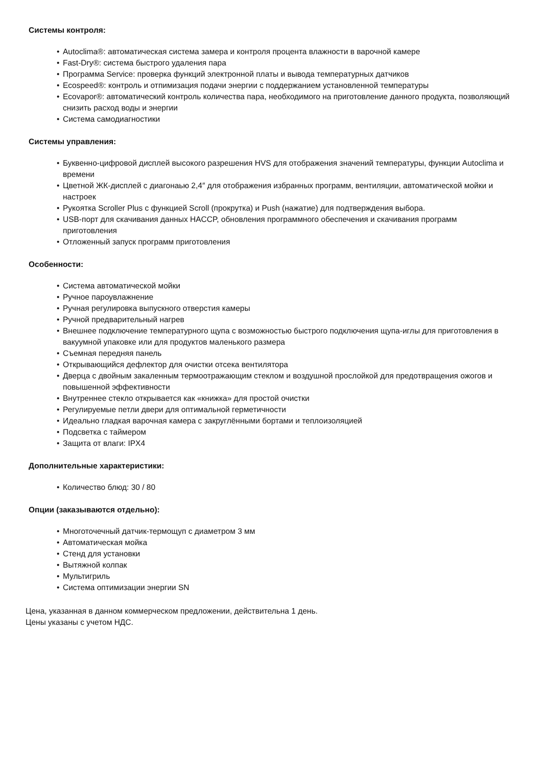Системы контроля:
• Autoclima®: автоматическая система замера и контроля процента влажности в варочной камере
• Fast-Dry®: система быстрого удаления пара
• Программа Service: проверка функций электронной платы и вывода температурных датчиков
• Ecospeed®: контроль и отпимизация подачи энергии с поддержанием установленной температуры
• Ecovapor®: автоматический контроль количества пара, необходимого на приготовление данного продукта, позволяющий снизить расход воды и энергии
• Система самодиагностики
Системы управления:
• Буквенно-цифровой дисплей высокого разрешения HVS для отображения значений температуры, функции Autoclima и времени
• Цветной ЖК-дисплей с диагонаью 2,4″ для отображения избранных программ, вентиляции, автоматической мойки и настроек
• Рукоятка Scroller Plus с функцией Scroll (прокрутка) и Push (нажатие) для подтверждения выбора.
• USB-порт для скачивания данных HACCP, обновления программного обеспечения и скачивания программ приготовления
• Отложенный запуск программ приготовления
Особенности:
• Система автоматической мойки
• Ручное пароувлажнение
• Ручная регулировка выпускного отверстия камеры
• Ручной предварительный нагрев
• Внешнее подключение температурного щупа с возможностью быстрого подключения щупа-иглы для приготовления в вакуумной упаковке или для продуктов маленького размера
• Съемная передняя панель
• Открывающийся дефлектор для очистки отсека вентилятора
• Дверца с двойным закаленным термоотражающим стеклом и воздушной прослойкой для предотвращения ожогов и повышенной эффективности
• Внутреннее стекло открывается как «книжка» для простой очистки
• Регулируемые петли двери для оптимальной герметичности
• Идеально гладкая варочная камера с закруглёнными бортами и теплоизоляцией
• Подсветка с таймером
• Защита от влаги: IPX4
Дополнительные характеристики:
• Количество блюд: 30 / 80
Опции (заказываются отдельно):
• Многоточечный датчик-термощуп с диаметром 3 мм
• Автоматическая мойка
• Стенд для установки
• Вытяжной колпак
• Мультигриль
• Система оптимизации энергии SN
Цена, указанная в данном коммерческом предложении, действительна 1 день.
Цены указаны с учетом НДС.